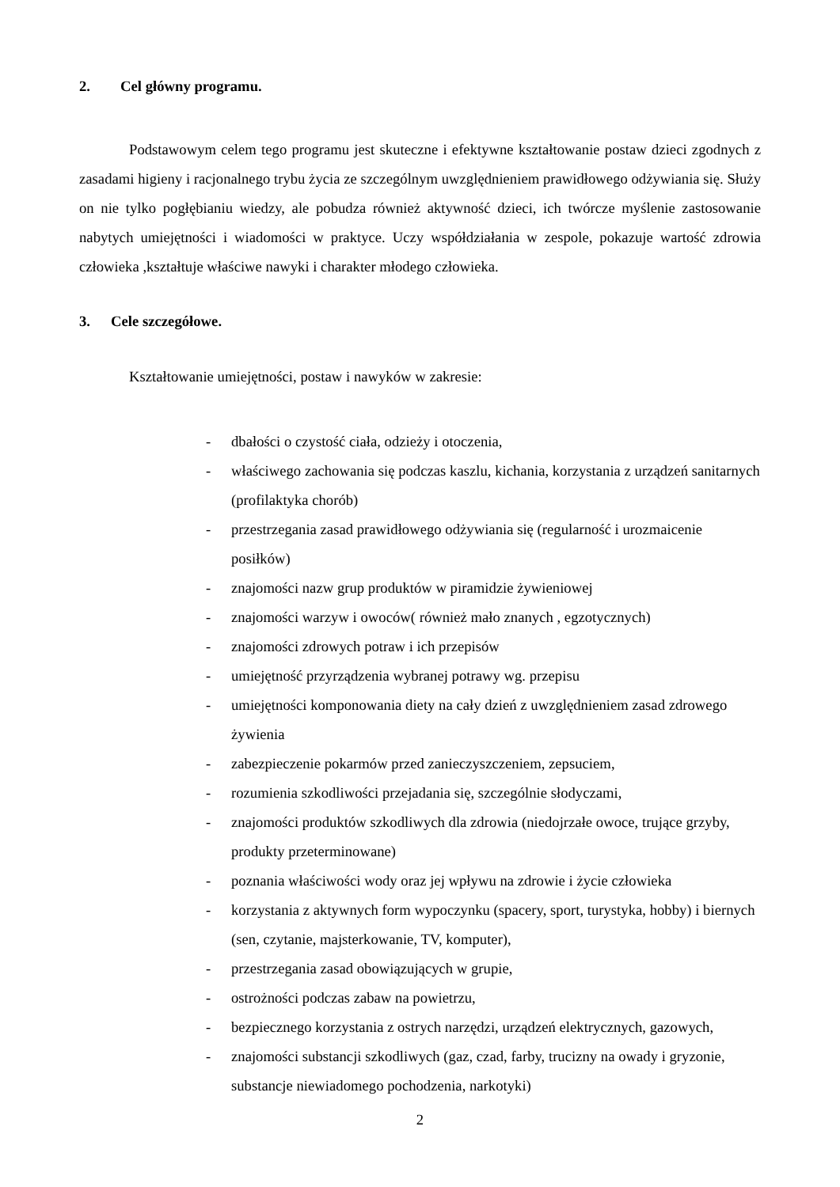2. Cel główny programu.
Podstawowym celem tego programu jest skuteczne i efektywne kształtowanie postaw dzieci zgodnych z zasadami higieny i racjonalnego trybu życia ze szczególnym uwzględnieniem prawidłowego odżywiania się. Służy on nie tylko pogłębianiu wiedzy, ale pobudza również aktywność dzieci, ich twórcze myślenie zastosowanie nabytych umiejętności i wiadomości w praktyce. Uczy współdziałania w zespole, pokazuje wartość zdrowia człowieka ,kształtuje właściwe nawyki i charakter młodego człowieka.
3. Cele szczegółowe.
Kształtowanie umiejętności, postaw i nawyków w zakresie:
- dbałości o czystość ciała, odzieży i otoczenia,
- właściwego zachowania się podczas kaszlu, kichania, korzystania z urządzeń sanitarnych (profilaktyka chorób)
- przestrzegania zasad prawidłowego odżywiania się (regularność i urozmaicenie posiłków)
- znajomości nazw grup produktów w piramidzie żywieniowej
- znajomości warzyw i owoców( również mało znanych , egzotycznych)
- znajomości zdrowych potraw i ich przepisów
- umiejętność przyrządzenia wybranej potrawy wg. przepisu
- umiejętności komponowania diety na cały dzień z uwzględnieniem zasad zdrowego żywienia
- zabezpieczenie pokarmów przed zanieczyszczeniem, zepsuciem,
- rozumienia szkodliwości przejadania się, szczególnie słodyczami,
- znajomości produktów szkodliwych dla zdrowia (niedojrzałe owoce, trujące grzyby, produkty przeterminowane)
- poznania właściwości wody oraz jej wpływu na zdrowie i życie człowieka
- korzystania z aktywnych form wypoczynku (spacery, sport, turystyka, hobby) i biernych (sen, czytanie, majsterkowanie, TV, komputer),
- przestrzegania zasad obowiązujących w grupie,
- ostrożności podczas zabaw na powietrzu,
- bezpiecznego korzystania z ostrych narzędzi, urządzeń elektrycznych, gazowych,
- znajomości substancji szkodliwych (gaz, czad, farby, trucizny na owady i gryzonie, substancje niewiadomego pochodzenia, narkotyki)
2